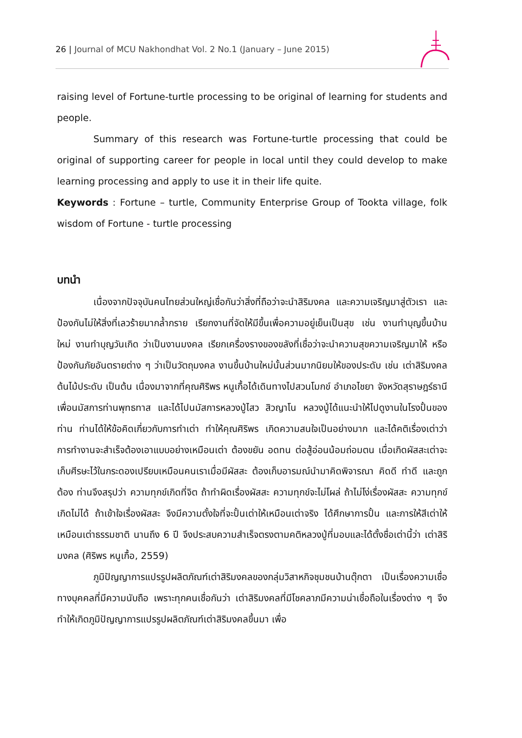26 | Journal of MCU Nakhondhat Vol. 2 No.1 (January – June 2015)
raising level of Fortune-turtle processing to be original of learning for students and people.
Summary of this research was Fortune-turtle processing that could be original of supporting career for people in local until they could develop to make learning processing and apply to use it in their life quite.
Keywords : Fortune – turtle, Community Enterprise Group of Tookta village, folk wisdom of Fortune - turtle processing
บทนำ
เนื่องจากปัจจุบันคนไทยส่วนใหญ่เชื่อกันว่าสิ่งที่ถือว่าจะนำสิริมงคล และความเจริญมาสู่ตัวเรา และป้องกันไม่ให้สิ่งที่เลวร้ายมากล้ำกราย เรียกงานที่จัดให้มีขึ้นเพื่อความอยู่เย็นเป็นสุข เช่น งานทำบุญขึ้นบ้านใหม่ งานทำบุญวันเกิด ว่าเป็นงานมงคล เรียกเครื่องรางของขลังที่เชื่อว่าจะนำความสุขความเจริญมาให้ หรือป้องกันภัยอันตรายต่าง ๆ ว่าเป็นวัตถุมงคล งานขึ้นบ้านใหม่นั้นส่วนมากนิยมให้ของประดับ เช่น เต่าสิริมงคล ต้นไม้ประดับ เป็นต้น เนื่องมาจากที่คุณศิริพร หนูเกื้อได้เดินทางไปสวนโมกข์ อำเภอไชยา จังหวัดสุราษฎร์ธานี เพื่อนมัสการท่านพุทธทาส และได้ไปนมัสการหลวงปู่ไสว สิวญาโน หลวงปู่ได้แนะนำให้ไปดูงานในโรงปั้นของท่าน ท่านได้ให้ข้อคิดเกี่ยวกับการทำเต่า ทำให้คุณศิริพร เกิดความสนใจเป็นอย่างมาก และได้คติเรื่องเต่าว่า การทำงานจะสำเร็จต้องเอาแบบอย่างเหมือนเต่า ต้องขยัน อดทน ต่อสู้อ่อนน้อมถ่อมตน เมื่อเกิดผัสสะเต่าจะเก็บศีรษะไว้ในกระดองเปรียบเหมือนคนเราเมื่อมีผัสสะ ต้องเก็บอารมณ์นำมาคิดพิจารณา คิดดี ทำดี และถูกต้อง ท่านจึงสรุปว่า ความทุกข์เกิดที่จิต ถ้าทำผิดเรื่องผัสสะ ความทุกข์จะไม่โผล่ ถ้าไม่โง่เรื่องผัสสะ ความทุกข์เกิดไม่ได้ ถ้าเข้าใจเรื่องผัสสะ จึงมีความตั้งใจที่จะปั้นเต่าให้เหมือนเต่าจริง ได้ศึกษาการปั้น และการให้สีเต่าให้เหมือนเต่าธรรมชาติ นานถึง 6 ปี จึงประสบความสำเร็จตรงตามคติหลวงปู่ที่มอบและได้ตั้งชื่อเต่านี้ว่า เต่าสิริมงคล (ศิริพร หนูเกื้อ, 2559)
ภูมิปัญญาการแปรรูปผลิตภัณฑ์เต่าสิริมงคลของกลุ่มวิสาหกิจชุมชนบ้านตุ๊กตา เป็นเรื่องความเชื่อทางบุคคลที่มีความนับถือ เพราะทุกคนเชื่อกันว่า เต่าสิริมงคลที่มีโชคลาภมีความน่าเชื่อถือในเรื่องต่าง ๆ จึงทำให้เกิดภูมิปัญญาการแปรรูปผลิตภัณฑ์เต่าสิริมงคลขึ้นมา เพื่อ